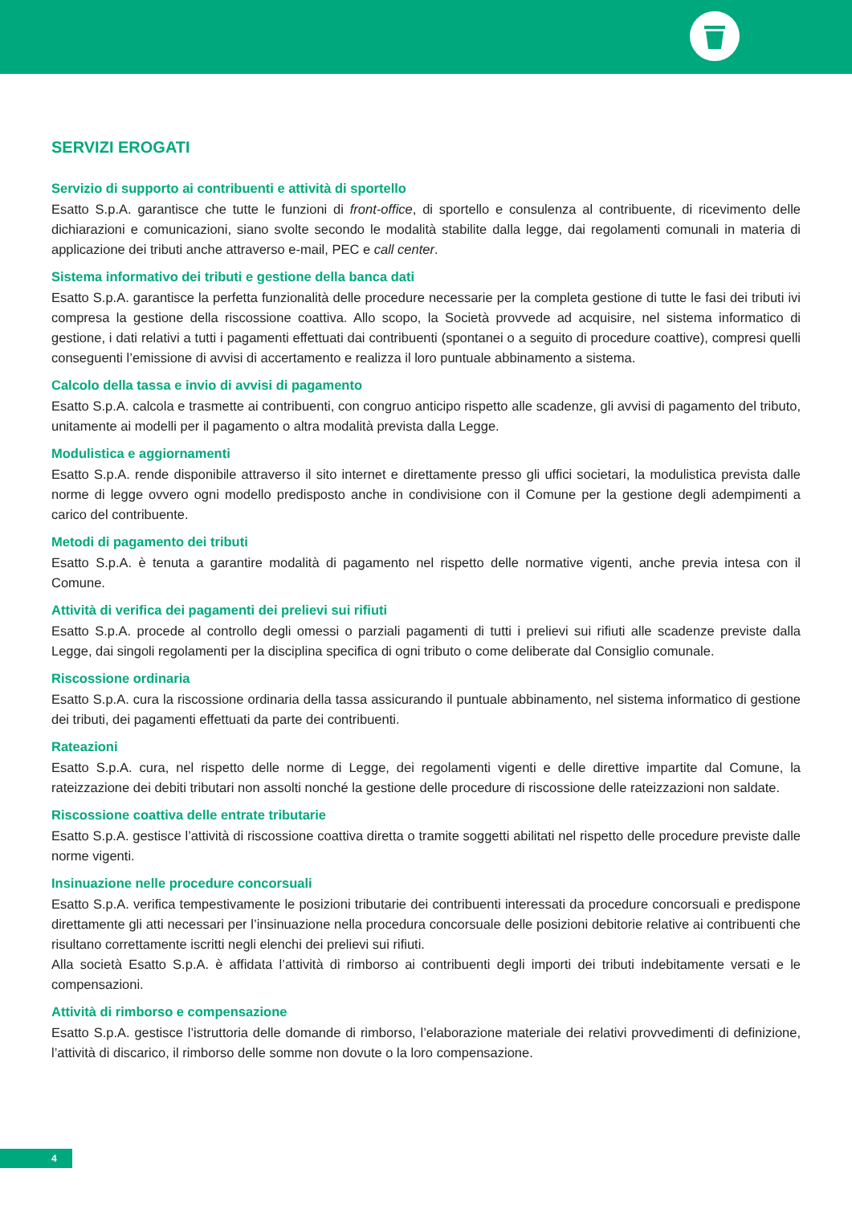SERVIZI EROGATI
Servizio di supporto ai contribuenti e attività di sportello
Esatto S.p.A. garantisce che tutte le funzioni di front-office, di sportello e consulenza al contribuente, di ricevimento delle dichiarazioni e comunicazioni, siano svolte secondo le modalità stabilite dalla legge, dai regolamenti comunali in materia di applicazione dei tributi anche attraverso e-mail, PEC e call center.
Sistema informativo dei tributi e gestione della banca dati
Esatto S.p.A. garantisce la perfetta funzionalità delle procedure necessarie per la completa gestione di tutte le fasi dei tributi ivi compresa la gestione della riscossione coattiva. Allo scopo, la Società provvede ad acquisire, nel sistema informatico di gestione, i dati relativi a tutti i pagamenti effettuati dai contribuenti (spontanei o a seguito di procedure coattive), compresi quelli conseguenti l’emissione di avvisi di accertamento e realizza il loro puntuale abbinamento a sistema.
Calcolo della tassa e invio di avvisi di pagamento
Esatto S.p.A. calcola e trasmette ai contribuenti, con congruo anticipo rispetto alle scadenze, gli avvisi di pagamento del tributo, unitamente ai modelli per il pagamento o altra modalità prevista dalla Legge.
Modulistica e aggiornamenti
Esatto S.p.A. rende disponibile attraverso il sito internet e direttamente presso gli uffici societari, la modulistica prevista dalle norme di legge ovvero ogni modello predisposto anche in condivisione con il Comune per la gestione degli adempimenti a carico del contribuente.
Metodi di pagamento dei tributi
Esatto S.p.A. è tenuta a garantire modalità di pagamento nel rispetto delle normative vigenti, anche previa intesa con il Comune.
Attività di verifica dei pagamenti dei prelievi sui rifiuti
Esatto S.p.A. procede al controllo degli omessi o parziali pagamenti di tutti i prelievi sui rifiuti alle scadenze previste dalla Legge, dai singoli regolamenti per la disciplina specifica di ogni tributo o come deliberate dal Consiglio comunale.
Riscossione ordinaria
Esatto S.p.A. cura la riscossione ordinaria della tassa assicurando il puntuale abbinamento, nel sistema informatico di gestione dei tributi, dei pagamenti effettuati da parte dei contribuenti.
Rateazioni
Esatto S.p.A. cura, nel rispetto delle norme di Legge, dei regolamenti vigenti e delle direttive impartite dal Comune, la rateizzazione dei debiti tributari non assolti nonché la gestione delle procedure di riscossione delle rateizzazioni non saldate.
Riscossione coattiva delle entrate tributarie
Esatto S.p.A. gestisce l’attività di riscossione coattiva diretta o tramite soggetti abilitati nel rispetto delle procedure previste dalle norme vigenti.
Insinuazione nelle procedure concorsuali
Esatto S.p.A. verifica tempestivamente le posizioni tributarie dei contribuenti interessati da procedure concorsuali e predispone direttamente gli atti necessari per l’insinuazione nella procedura concorsuale delle posizioni debitorie relative ai contribuenti che risultano correttamente iscritti negli elenchi dei prelievi sui rifiuti.
Alla società Esatto S.p.A. è affidata l’attività di rimborso ai contribuenti degli importi dei tributi indebitamente versati e le compensazioni.
Attività di rimborso e compensazione
Esatto S.p.A. gestisce l’istruttoria delle domande di rimborso, l’elaborazione materiale dei relativi provvedimenti di definizione, l’attività di discarico, il rimborso delle somme non dovute o la loro compensazione.
4